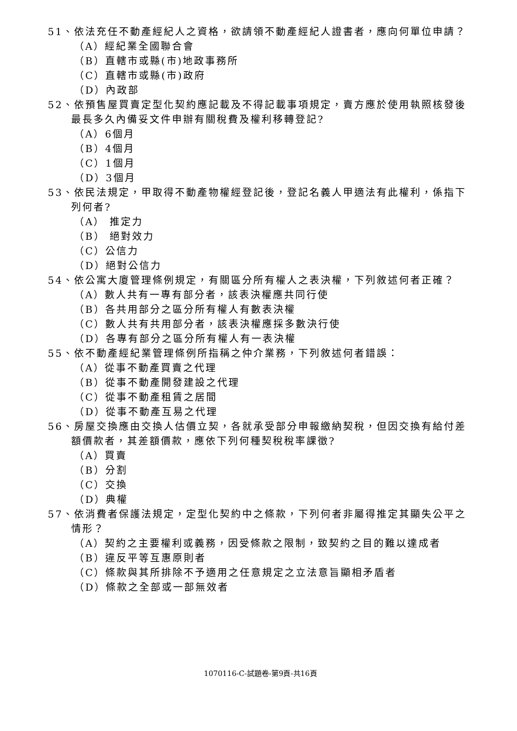51、依法充任不動產經紀人之資格，欲請領不動產經紀人證書者，應向何單位申請？
（A）經紀業全國聯合會
（B）直轄市或縣(市)地政事務所
（C）直轄市或縣(市)政府
（D）內政部
52、依預售屋買賣定型化契約應記載及不得記載事項規定，賣方應於使用執照核發後最長多久內備妥文件申辦有關稅費及權利移轉登記?
（A）6個月
（B）4個月
（C）1個月
（D）3個月
53、依民法規定，甲取得不動產物權經登記後，登記名義人甲適法有此權利，係指下列何者?
（A） 推定力
（B） 絕對效力
（C）公信力
（D）絕對公信力
54、依公寓大廈管理條例規定，有關區分所有權人之表決權，下列敘述何者正確？
（A）數人共有一專有部分者，該表決權應共同行使
（B）各共用部分之區分所有權人有數表決權
（C）數人共有共用部分者，該表決權應採多數決行使
（D）各專有部分之區分所有權人有一表決權
55、依不動產經紀業管理條例所指稱之仲介業務，下列敘述何者錯誤：
（A）從事不動產買賣之代理
（B）從事不動產開發建設之代理
（C）從事不動產租賃之居間
（D）從事不動產互易之代理
56、房屋交換應由交換人估價立契，各就承受部分申報繳納契稅，但因交換有給付差額價款者，其差額價款，應依下列何種契稅稅率課徵?
（A）買賣
（B）分割
（C）交換
（D）典權
57、依消費者保護法規定，定型化契約中之條款，下列何者非屬得推定其顯失公平之情形？
（A）契約之主要權利或義務，因受條款之限制，致契約之目的難以達成者
（B）違反平等互惠原則者
（C）條款與其所排除不予適用之任意規定之立法意旨顯相矛盾者
（D）條款之全部或一部無效者
1070116-C-試題卷-第9頁-共16頁